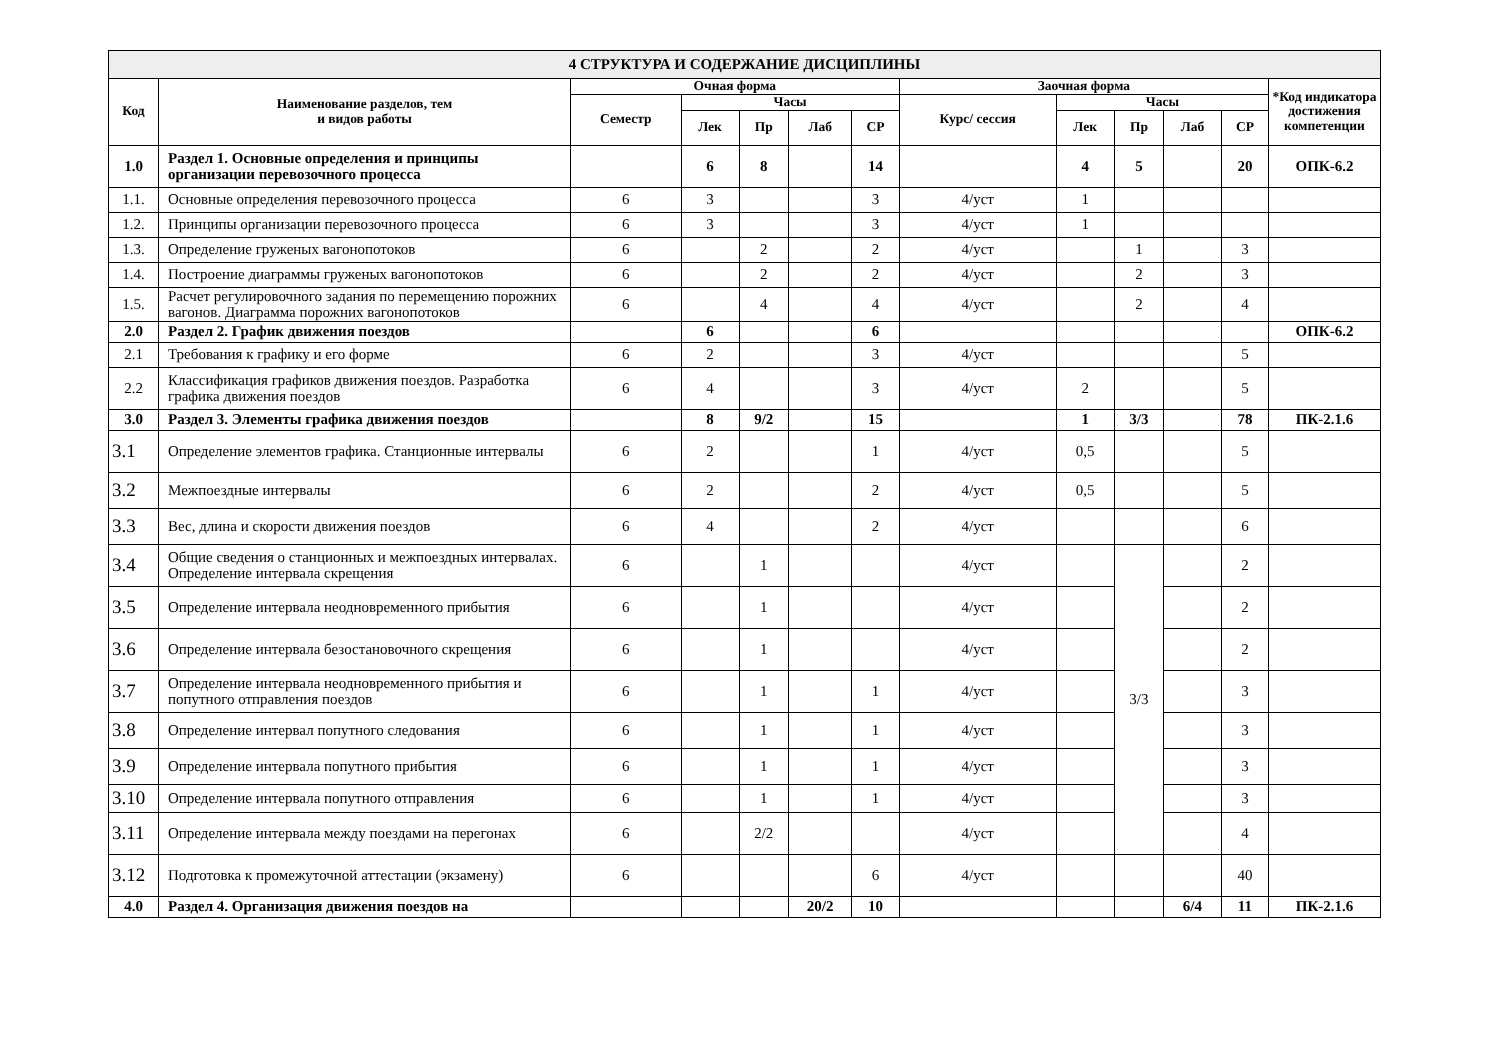| 4 СТРУКТУРА И СОДЕРЖАНИЕ ДИСЦИПЛИНЫ | | | | | | | | | | | | |
| Код | Наименование разделов, тем и видов работы | Очная форма | | | | | Заочная форма | | | | | *Код индикатора достижения компетенции |
| | | Семестр | Часы | | | | Курс/ сессия | Часы | | | | |
| | | | Лек | Пр | Лаб | СР | | Лек | Пр | Лаб | СР | |
| 1.0 | Раздел 1. Основные определения и принципы организации перевозочного процесса | | 6 | 8 | | 14 | | 4 | 5 | | 20 | ОПК-6.2 |
| 1.1. | Основные определения перевозочного процесса | 6 | 3 | | | 3 | 4/уст | 1 | | | | |
| 1.2. | Принципы организации перевозочного процесса | 6 | 3 | | | 3 | 4/уст | 1 | | | | |
| 1.3. | Определение груженых вагонопотоков | 6 | | 2 | | 2 | 4/уст | | 1 | | 3 | |
| 1.4. | Построение диаграммы груженых вагонопотоков | 6 | | 2 | | 2 | 4/уст | | 2 | | 3 | |
| 1.5. | Расчет регулировочного задания по перемещению порожних вагонов. Диаграмма порожних вагонопотоков | 6 | | 4 | | 4 | 4/уст | | 2 | | 4 | |
| 2.0 | Раздел 2. График движения поездов | | 6 | | | 6 | | | | | | ОПК-6.2 |
| 2.1 | Требования к графику и его форме | 6 | 2 | | | 3 | 4/уст | | | | 5 | |
| 2.2 | Классификация графиков движения поездов. Разработка графика движения поездов | 6 | 4 | | | 3 | 4/уст | 2 | | | 5 | |
| 3.0 | Раздел 3. Элементы графика движения поездов | | 8 | 9/2 | | 15 | | 1 | 3/3 | | 78 | ПК-2.1.6 |
| 3.1 | Определение элементов графика. Станционные интервалы | 6 | 2 | | | 1 | 4/уст | 0,5 | | | 5 | |
| 3.2 | Межпоездные интервалы | 6 | 2 | | | 2 | 4/уст | 0,5 | | | 5 | |
| 3.3 | Вес, длина и скорости движения поездов | 6 | 4 | | | 2 | 4/уст | | | | 6 | |
| 3.4 | Общие сведения о станционных и межпоездных интервалах. Определение интервала скрещения | 6 | | 1 | | | 4/уст | | 3/3 | | 2 | |
| 3.5 | Определение интервала неодновременного прибытия | 6 | | 1 | | | 4/уст | | | | 2 | |
| 3.6 | Определение интервала безостановочного скрещения | 6 | | 1 | | | 4/уст | | | | 2 | |
| 3.7 | Определение интервала неодновременного прибытия и попутного отправления поездов | 6 | | 1 | | 1 | 4/уст | | | | 3 | |
| 3.8 | Определение интервал попутного следования | 6 | | 1 | | 1 | 4/уст | | | | 3 | |
| 3.9 | Определение интервала попутного прибытия | 6 | | 1 | | 1 | 4/уст | | | | 3 | |
| 3.10 | Определение интервала попутного отправления | 6 | | 1 | | 1 | 4/уст | | | | 3 | |
| 3.11 | Определение интервала между поездами на перегонах | 6 | | 2/2 | | | 4/уст | | | | 4 | |
| 3.12 | Подготовка к промежуточной аттестации (экзамену) | 6 | | | | 6 | 4/уст | | | | 40 | |
| 4.0 | Раздел 4. Организация движения поездов на | | | | 20/2 | 10 | | | | 6/4 | 11 | ПК-2.1.6 |